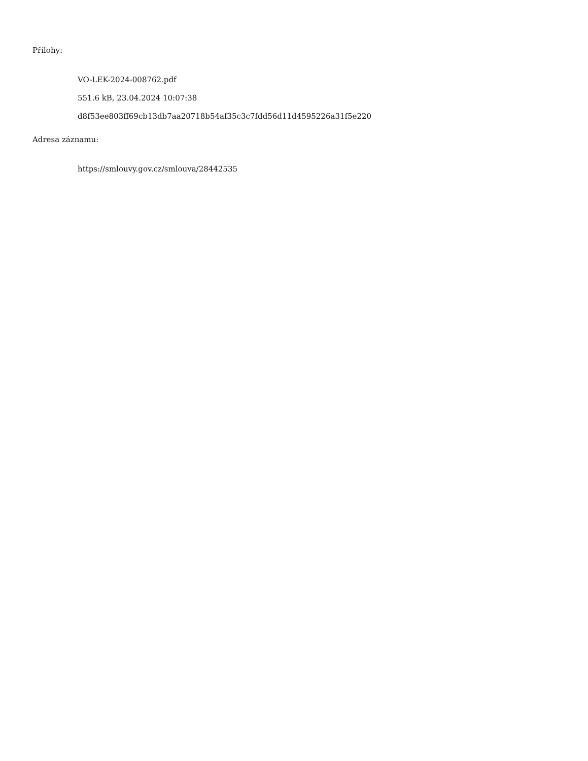Přílohy:
VO-LEK-2024-008762.pdf
551.6 kB, 23.04.2024 10:07:38
d8f53ee803ff69cb13db7aa20718b54af35c3c7fdd56d11d4595226a31f5e220
Adresa záznamu:
https://smlouvy.gov.cz/smlouva/28442535